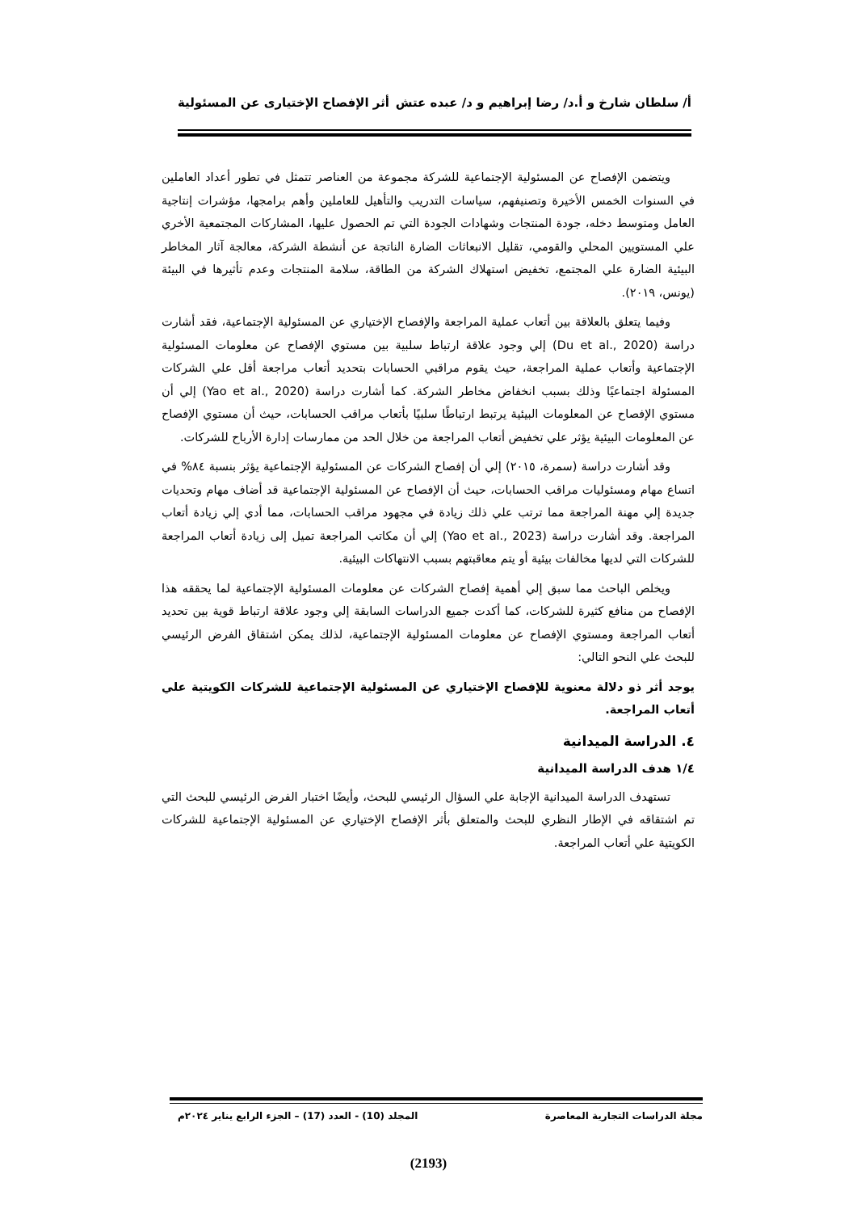أ/ سلطان شارخ و أ.د/ رضا إبراهيم و د/ عبده عتش أثر الإفصاح الإختيارى عن المسئولية
ويتضمن الإفصاح عن المسئولية الإجتماعية للشركة مجموعة من العناصر تتمثل في تطور أعداد العاملين في السنوات الخمس الأخيرة وتصنيفهم، سياسات التدريب والتأهيل للعاملين وأهم برامجها، مؤشرات إنتاجية العامل ومتوسط دخله، جودة المنتجات وشهادات الجودة التي تم الحصول عليها، المشاركات المجتمعية الأخري علي المستويين المحلي والقومي، تقليل الانبعاثات الضارة الناتجة عن أنشطة الشركة، معالجة آثار المخاطر البيئية الضارة علي المجتمع، تخفيض استهلاك الشركة من الطاقة، سلامة المنتجات وعدم تأثيرها في البيئة (يونس، ٢٠١٩).
وفيما يتعلق بالعلاقة بين أتعاب عملية المراجعة والإفصاح الإختياري عن المسئولية الإجتماعية، فقد أشارت دراسة (Du et al., 2020) إلي وجود علاقة ارتباط سلبية بين مستوي الإفصاح عن معلومات المسئولية الإجتماعية وأتعاب عملية المراجعة، حيث يقوم مراقبي الحسابات بتحديد أتعاب مراجعة أقل علي الشركات المسئولة اجتماعيًا وذلك بسبب انخفاض مخاطر الشركة. كما أشارت دراسة (Yao et al., 2020) إلي أن مستوي الإفصاح عن المعلومات البيئية يرتبط ارتباطًا سلبيًا بأتعاب مراقب الحسابات، حيث أن مستوي الإفصاح عن المعلومات البيئية يؤثر علي تخفيض أتعاب المراجعة من خلال الحد من ممارسات إدارة الأرباح للشركات.
وقد أشارت دراسة (سمرة، ٢٠١٥) إلي أن إفصاح الشركات عن المسئولية الإجتماعية يؤثر بنسبة ٨٤% في اتساع مهام ومسئوليات مراقب الحسابات، حيث أن الإفصاح عن المسئولية الإجتماعية قد أضاف مهام وتحديات جديدة إلي مهنة المراجعة مما ترتب علي ذلك زيادة في مجهود مراقب الحسابات، مما أدي إلي زيادة أتعاب المراجعة. وقد أشارت دراسة (Yao et al., 2023) إلي أن مكاتب المراجعة تميل إلى زيادة أتعاب المراجعة للشركات التي لديها مخالفات بيئية أو يتم معاقبتهم بسبب الانتهاكات البيئية.
ويخلص الباحث مما سبق إلي أهمية إفصاح الشركات عن معلومات المسئولية الإجتماعية لما يحققه هذا الإفصاح من منافع كثيرة للشركات، كما أكدت جميع الدراسات السابقة إلي وجود علاقة ارتباط قوية بين تحديد أتعاب المراجعة ومستوي الإفصاح عن معلومات المسئولية الإجتماعية، لذلك يمكن اشتقاق الفرض الرئيسي للبحث علي النحو التالي:
يوجد أثر ذو دلالة معنوية للإفصاح الإختياري عن المسئولية الإجتماعية للشركات الكويتية علي أتعاب المراجعة.
٤. الدراسة الميدانية
١/٤ هدف الدراسة الميدانية
تستهدف الدراسة الميدانية الإجابة علي السؤال الرئيسي للبحث، وأيضًا اختبار الفرض الرئيسي للبحث التي تم اشتقاقه في الإطار النظري للبحث والمتعلق بأثر الإفصاح الإختياري عن المسئولية الإجتماعية للشركات الكويتية علي أتعاب المراجعة.
مجلة الدراسات التجارية المعاصرة المجلد (10) - العدد (17) – الجزء الرابع يناير ٢٠٢٤م
(2193)